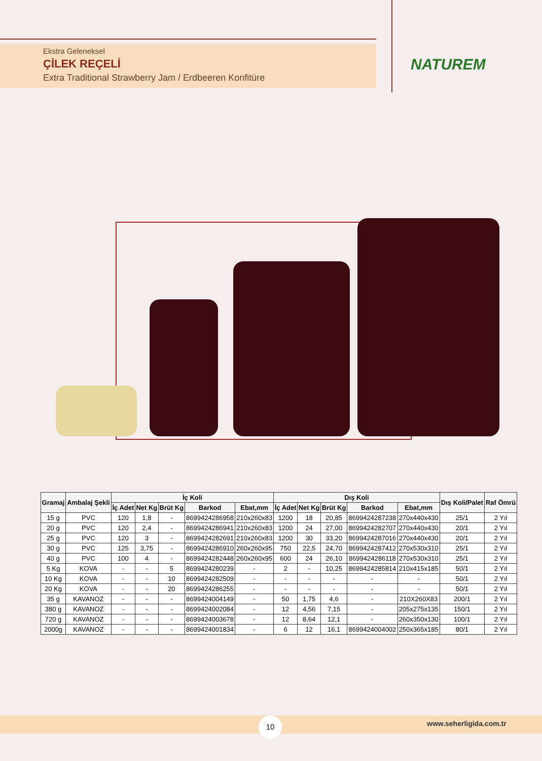Ekstra Geleneksel
ÇİLEK REÇELİ
Extra Traditional Strawberry Jam / Erdbeeren Konfitüre
NATUREM
| Gramaj | Ambalaj Şekli | İç Koli | | | | | Dış Koli | | | | | Dış Koli/Palet | Raf Ömrü |
| --- | --- | --- | --- | --- | --- | --- | --- | --- | --- | --- | --- | --- | --- |
| | | İç Adet | Net Kg | Brüt Kg | Barkod | Ebat,mm | İç Adet | Net Kg | Brüt Kg | Barkod | Ebat,mm | | |
| 15 g | PVC | 120 | 1,8 | - | 8699424286958 | 210x260x83 | 1200 | 18 | 20,85 | 8699424287238 | 270x440x430 | 25/1 | 2 Yıl |
| 20 g | PVC | 120 | 2,4 | - | 8699424286941 | 210x260x83 | 1200 | 24 | 27,00 | 8699424282707 | 270x440x430 | 20/1 | 2 Yıl |
| 25 g | PVC | 120 | 3 | - | 8699424282691 | 210x260x83 | 1200 | 30 | 33,20 | 8699424287016 | 270x440x430 | 20/1 | 2 Yıl |
| 30 g | PVC | 125 | 3,75 | - | 8699424286910 | 260x260x95 | 750 | 22,5 | 24,70 | 8699424287412 | 270x530x310 | 25/1 | 2 Yıl |
| 40 g | PVC | 100 | 4 | - | 8699424282448 | 260x260x95 | 600 | 24 | 26,10 | 8699424286118 | 270x530x310 | 25/1 | 2 Yıl |
| 5 Kg | KOVA | - | - | 5 | 8699424280239 | - | 2 | - | 10,25 | 8699424285814 | 210x415x185 | 50/1 | 2 Yıl |
| 10 Kg | KOVA | - | - | 10 | 8699424282509 | - | - | - | - | - | - | 50/1 | 2 Yıl |
| 20 Kg | KOVA | - | - | 20 | 8699424286255 | - | - | - | - | - | - | 50/1 | 2 Yıl |
| 35 g | KAVANOZ | - | - | - | 8699424004149 | - | 50 | 1,75 | 4,6 | - | 210X260X83 | 200/1 | 2 Yıl |
| 380 g | KAVANOZ | - | - | - | 8699424002084 | - | 12 | 4,56 | 7,15 | - | 205x275x135 | 150/1 | 2 Yıl |
| 720 g | KAVANOZ | - | - | - | 8699424003678 | - | 12 | 8,64 | 12,1 | - | 260x350x130 | 100/1 | 2 Yıl |
| 2000g | KAVANOZ | - | - | - | 8699424001834 | - | 6 | 12 | 16,1 | 8699424004002 | 250x365x185 | 80/1 | 2 Yıl |
10 www.seherligida.com.tr